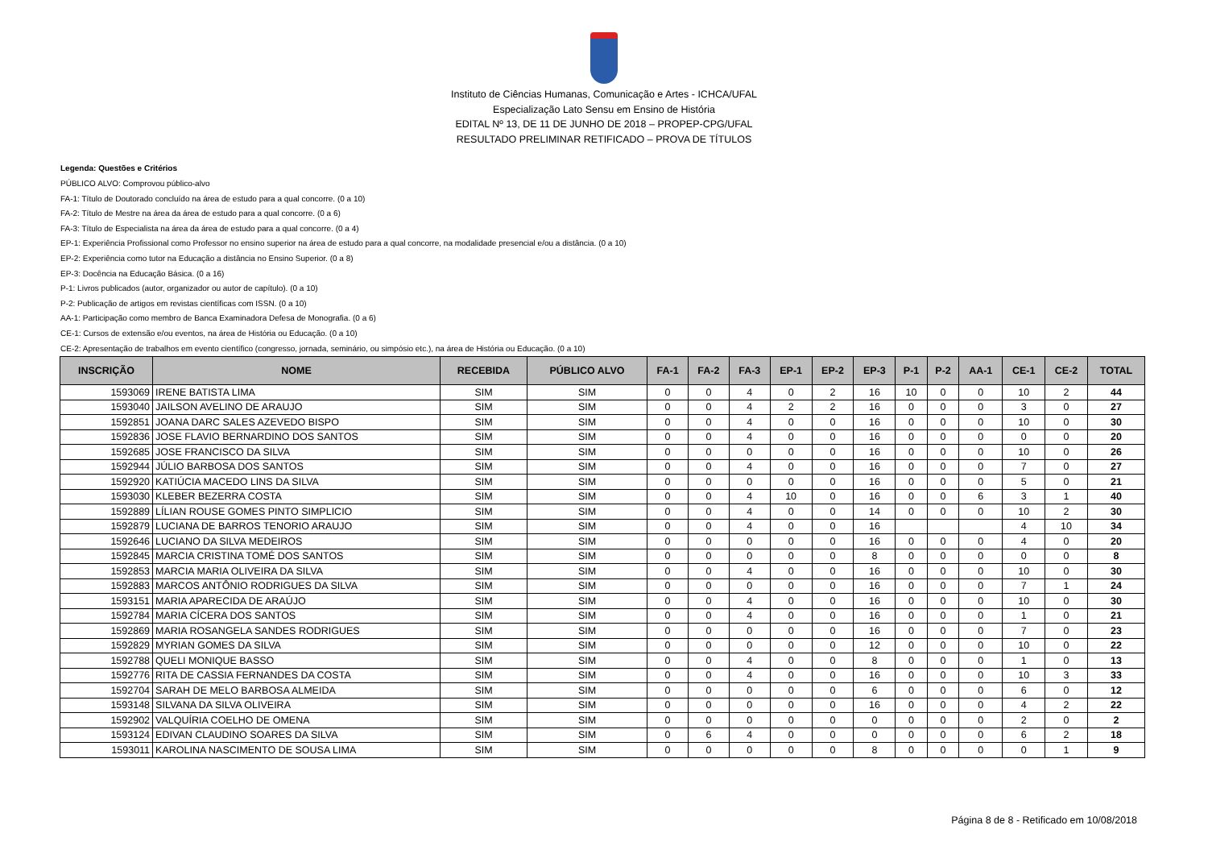Instituto de Ciências Humanas, Comunicação e Artes - ICHCA/UFAL
Especialização Lato Sensu em Ensino de História
EDITAL Nº 13, DE 11 DE JUNHO DE 2018 – PROPEP-CPG/UFAL
RESULTADO PRELIMINAR RETIFICADO – PROVA DE TÍTULOS
Legenda: Questões e Critérios
PÚBLICO ALVO: Comprovou público-alvo
FA-1: Título de Doutorado concluído na área de estudo para a qual concorre. (0 a 10)
FA-2: Título de Mestre na área da área de estudo para a qual concorre. (0 a 6)
FA-3: Título de Especialista na área da área de estudo para a qual concorre. (0 a 4)
EP-1: Experiência Profissional como Professor no ensino superior na área de estudo para a qual concorre, na modalidade presencial e/ou a distância. (0 a 10)
EP-2: Experiência como tutor na Educação a distância no Ensino Superior. (0 a 8)
EP-3: Docência na Educação Básica. (0 a 16)
P-1: Livros publicados (autor, organizador ou autor de capítulo). (0 a 10)
P-2: Publicação de artigos em revistas científicas com ISSN. (0 a 10)
AA-1: Participação como membro de Banca Examinadora Defesa de Monografia. (0 a 6)
CE-1: Cursos de extensão e/ou eventos, na área de História ou Educação. (0 a 10)
CE-2: Apresentação de trabalhos em evento científico (congresso, jornada, seminário, ou simpósio etc.), na área de História ou Educação. (0 a 10)
| INSCRIÇÃO | NOME | RECEBIDA | PÚBLICO ALVO | FA-1 | FA-2 | FA-3 | EP-1 | EP-2 | EP-3 | P-1 | P-2 | AA-1 | CE-1 | CE-2 | TOTAL |
| --- | --- | --- | --- | --- | --- | --- | --- | --- | --- | --- | --- | --- | --- | --- | --- |
| 1593069 | IRENE BATISTA LIMA | SIM | SIM | 0 | 0 | 4 | 0 | 2 | 16 | 10 | 0 | 0 | 10 | 2 | 44 |
| 1593040 | JAILSON AVELINO DE ARAUJO | SIM | SIM | 0 | 0 | 4 | 2 | 2 | 16 | 0 | 0 | 0 | 3 | 0 | 27 |
| 1592851 | JOANA DARC SALES AZEVEDO BISPO | SIM | SIM | 0 | 0 | 4 | 0 | 0 | 16 | 0 | 0 | 0 | 10 | 0 | 30 |
| 1592836 | JOSE FLAVIO BERNARDINO DOS SANTOS | SIM | SIM | 0 | 0 | 4 | 0 | 0 | 16 | 0 | 0 | 0 | 0 | 0 | 20 |
| 1592685 | JOSE FRANCISCO DA SILVA | SIM | SIM | 0 | 0 | 0 | 0 | 0 | 16 | 0 | 0 | 0 | 10 | 0 | 26 |
| 1592944 | JÚLIO BARBOSA DOS SANTOS | SIM | SIM | 0 | 0 | 4 | 0 | 0 | 16 | 0 | 0 | 0 | 7 | 0 | 27 |
| 1592920 | KATIÚCIA MACEDO LINS DA SILVA | SIM | SIM | 0 | 0 | 0 | 0 | 0 | 16 | 0 | 0 | 0 | 5 | 0 | 21 |
| 1593030 | KLEBER BEZERRA COSTA | SIM | SIM | 0 | 0 | 4 | 10 | 0 | 16 | 0 | 0 | 6 | 3 | 1 | 40 |
| 1592889 | LÍLIAN ROUSE GOMES PINTO SIMPLICIO | SIM | SIM | 0 | 0 | 4 | 0 | 0 | 14 | 0 | 0 | 0 | 10 | 2 | 30 |
| 1592879 | LUCIANA DE BARROS TENORIO ARAUJO | SIM | SIM | 0 | 0 | 4 | 0 | 0 | 16 | | | | 4 | 10 | 34 |
| 1592646 | LUCIANO DA SILVA MEDEIROS | SIM | SIM | 0 | 0 | 0 | 0 | 0 | 16 | 0 | 0 | 0 | 4 | 0 | 20 |
| 1592845 | MARCIA CRISTINA TOMÉ DOS SANTOS | SIM | SIM | 0 | 0 | 0 | 0 | 0 | 8 | 0 | 0 | 0 | 0 | 0 | 8 |
| 1592853 | MARCIA MARIA OLIVEIRA DA SILVA | SIM | SIM | 0 | 0 | 4 | 0 | 0 | 16 | 0 | 0 | 0 | 10 | 0 | 30 |
| 1592883 | MARCOS ANTÔNIO RODRIGUES DA SILVA | SIM | SIM | 0 | 0 | 0 | 0 | 0 | 16 | 0 | 0 | 0 | 7 | 1 | 24 |
| 1593151 | MARIA APARECIDA DE ARAÚJO | SIM | SIM | 0 | 0 | 4 | 0 | 0 | 16 | 0 | 0 | 0 | 10 | 0 | 30 |
| 1592784 | MARIA CÍCERA DOS SANTOS | SIM | SIM | 0 | 0 | 4 | 0 | 0 | 16 | 0 | 0 | 0 | 1 | 0 | 21 |
| 1592869 | MARIA ROSANGELA SANDES RODRIGUES | SIM | SIM | 0 | 0 | 0 | 0 | 0 | 16 | 0 | 0 | 0 | 7 | 0 | 23 |
| 1592829 | MYRIAN GOMES DA SILVA | SIM | SIM | 0 | 0 | 0 | 0 | 0 | 12 | 0 | 0 | 0 | 10 | 0 | 22 |
| 1592788 | QUELI MONIQUE BASSO | SIM | SIM | 0 | 0 | 4 | 0 | 0 | 8 | 0 | 0 | 0 | 1 | 0 | 13 |
| 1592776 | RITA DE CASSIA FERNANDES DA COSTA | SIM | SIM | 0 | 0 | 4 | 0 | 0 | 16 | 0 | 0 | 0 | 10 | 3 | 33 |
| 1592704 | SARAH DE MELO BARBOSA ALMEIDA | SIM | SIM | 0 | 0 | 0 | 0 | 0 | 6 | 0 | 0 | 0 | 6 | 0 | 12 |
| 1593148 | SILVANA DA SILVA OLIVEIRA | SIM | SIM | 0 | 0 | 0 | 0 | 0 | 16 | 0 | 0 | 0 | 4 | 2 | 22 |
| 1592902 | VALQUÍRIA COELHO DE OMENA | SIM | SIM | 0 | 0 | 0 | 0 | 0 | 0 | 0 | 0 | 0 | 2 | 0 | 2 |
| 1593124 | EDIVAN CLAUDINO SOARES DA SILVA | SIM | SIM | 0 | 6 | 4 | 0 | 0 | 0 | 0 | 0 | 0 | 6 | 2 | 18 |
| 1593011 | KAROLINA NASCIMENTO DE SOUSA LIMA | SIM | SIM | 0 | 0 | 0 | 0 | 0 | 8 | 0 | 0 | 0 | 0 | 1 | 9 |
Página 8 de 8 - Retificado em 10/08/2018